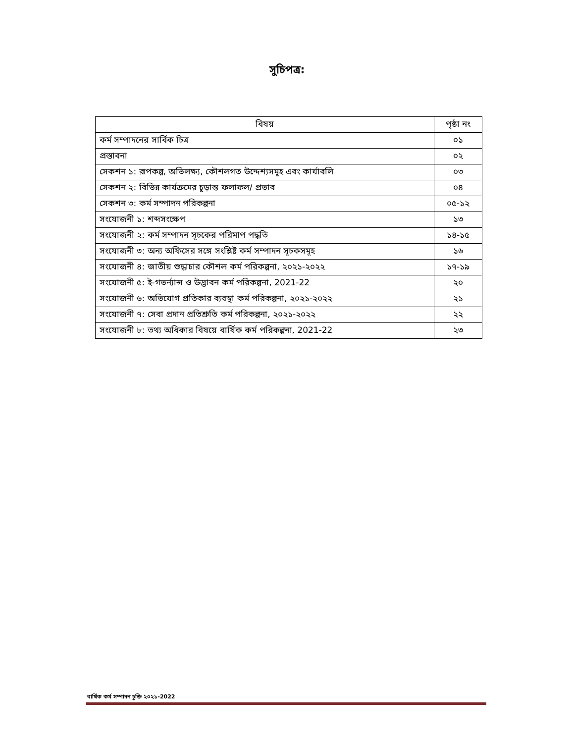সুচিপত্র:
| বিষয় | পৃষ্ঠা নং |
| --- | --- |
| কর্ম সম্পাদনের সার্বিক চিত্র | ০১ |
| প্রস্তাবনা | ০২ |
| সেকশন ১: রূপকল্প, অভিলক্ষ্য, কৌশলগত উদ্দেশ্যসমূহ এবং কার্যাবলি | ০৩ |
| সেকশন ২: বিভিন্ন কার্যক্রমের চূড়ান্ত ফলাফল/ প্রভাব | ০৪ |
| সেকশন ৩: কর্ম সম্পাদন পরিকল্পনা | ০৫-১২ |
| সংযোজনী ১: শব্দসংক্ষেপ | ১৩ |
| সংযোজনী ২: কর্ম সম্পাদন সূচকের পরিমাপ পদ্ধতি | ১৪-১৫ |
| সংযোজনী ৩: অন্য অফিসের সঙ্গে সংশ্লিষ্ট কর্ম সম্পাদন সূচকসমূহ | ১৬ |
| সংযোজনী ৪: জাতীয় শুদ্ধাচার কৌশল কর্ম পরিকল্পনা, ২০২১-২০২২ | ১৭-১৯ |
| সংযোজনী ৫: ই-গভর্ন্যান্স ও উদ্ভাবন কর্ম পরিকল্পনা, 2021-22 | ২০ |
| সংযোজনী ৬: অভিযোগ প্রতিকার ব্যবস্থা কর্ম পরিকল্পনা, ২০২১-২০২২ | ২১ |
| সংযোজনী ৭: সেবা প্রদান প্রতিশ্রুতি কর্ম পরিকল্পনা, ২০২১-২০২২ | ২২ |
| সংযোজনী ৮: তথ্য অধিকার বিষয়ে বার্ষিক কর্ম পরিকল্পনা, 2021-22 | ২৩ |
বার্ষিক কর্ম সম্পাদন চুক্তি ২০২১-2022